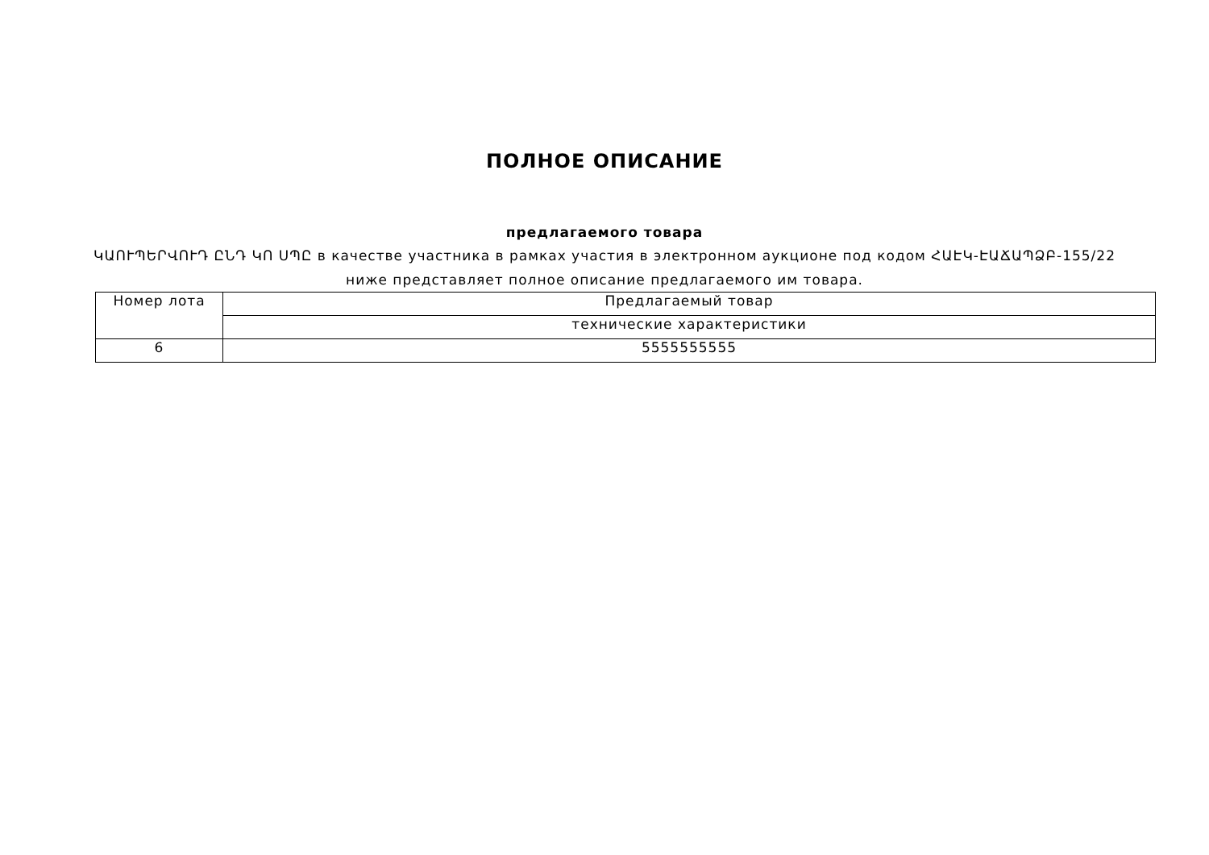ПОЛНОЕ ОПИСАНИЕ
предлагаемого товара
ԿԱՈՒՊԵՐՎՈՒԴ ԸՆԴ ԿՈ ՍՊԸ в качестве участника в рамках участия в электронном аукционе под кодом ՀԱԷԿ-ԷԱՃԱՊՁԲ-155/22
ниже представляет полное описание предлагаемого им товара.
| Номер лота | Предлагаемый товар |
| --- | --- |
| | технические характеристики |
| 6 | 5555555555 |